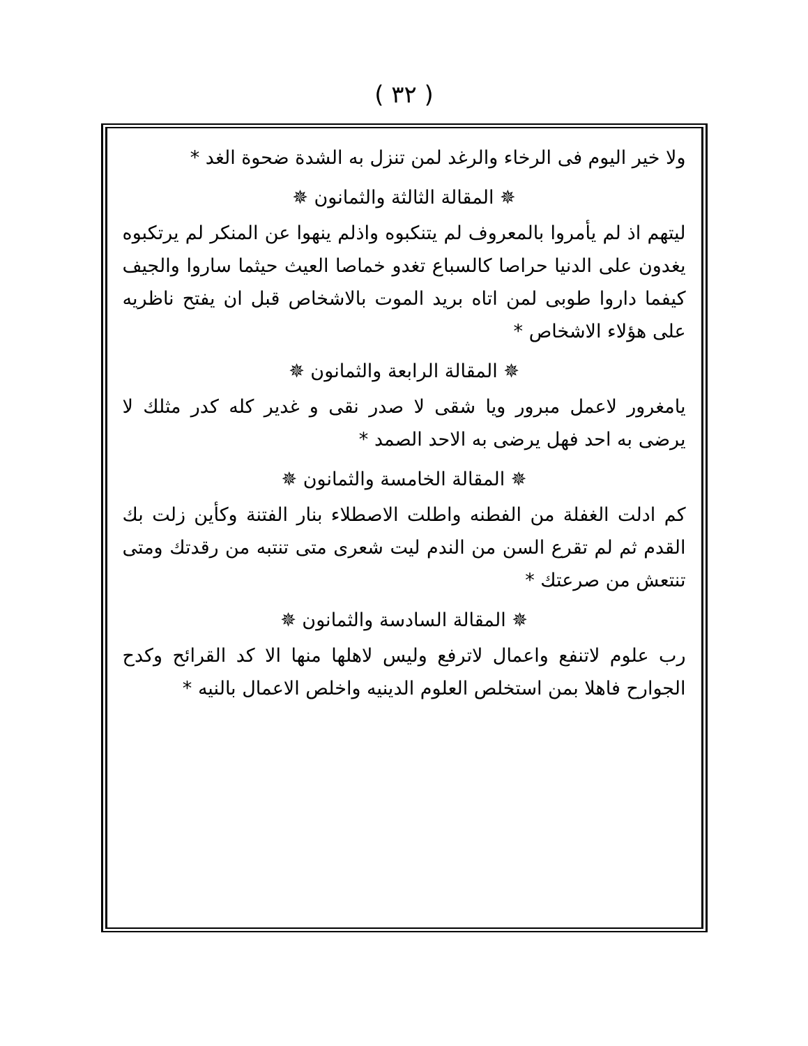( ٣٢ )
ولا خير اليوم فى الرخاء والرغد لمن تنزل به الشدة ضحوة الغد *
✵ المقالة الثالثة والثمانون ✵
ليتهم اذ لم يأمروا بالمعروف لم يتنكبوه واذلم ينهوا عن المنكر لم يرتكبوه يغدون على الدنيا حراصا كالسباع تغدو خماصا العيث حيثما ساروا والجيف كيفما داروا طوبى لمن اتاه بريد الموت بالاشخاص قبل ان يفتح ناظريه على هؤلاء الاشخاص *
✵ المقالة الرابعة والثمانون ✵
يامغرور لاعمل مبرور ويا شقى لا صدر نقى و غدير كله كدر مثلك لا يرضى به احد فهل يرضى به الاحد الصمد *
✵ المقالة الخامسة والثمانون ✵
كم ادلت الغفلة من الفطنه واطلت الاصطلاء بنار الفتنة وكأين زلت بك القدم ثم لم تقرع السن من الندم ليت شعرى متى تنتبه من رقدتك ومتى تنتعش من صرعتك *
✵ المقالة السادسة والثمانون ✵
رب علوم لاتنفع واعمال لاترفع وليس لاهلها منها الا كد القرائح وكدح الجوارح فاهلا بمن استخلص العلوم الدينيه واخلص الاعمال بالنيه *